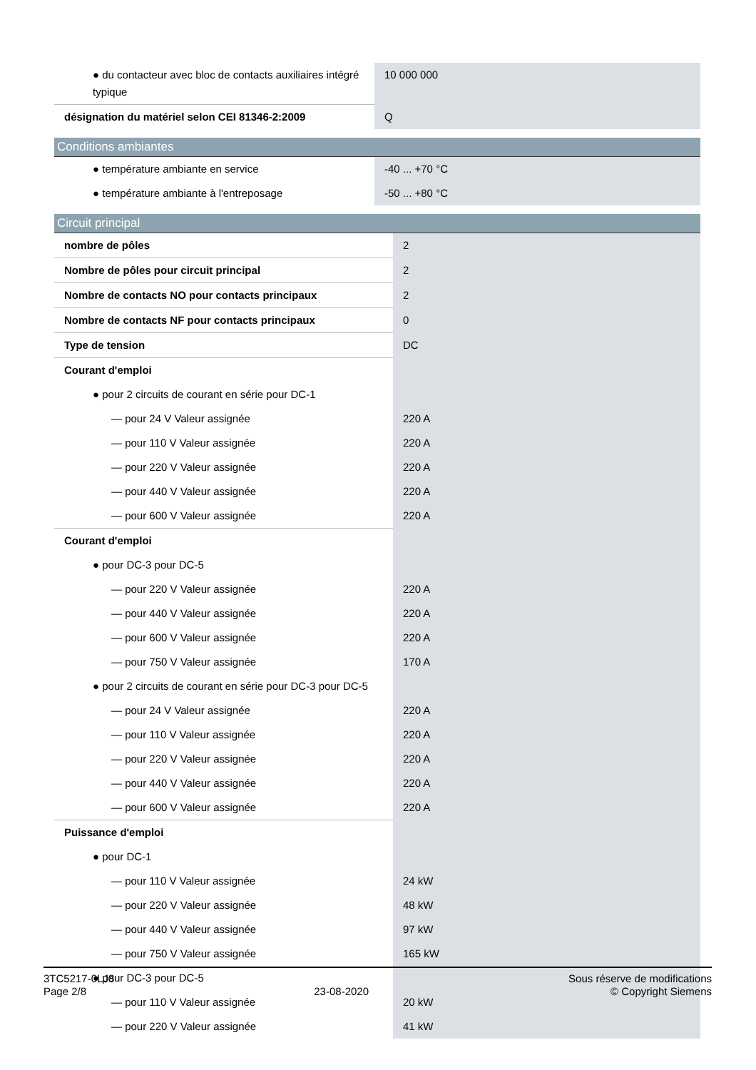| ● du contacteur avec bloc de contacts auxiliaires intégré typique | 10 000 000 |
| désignation du matériel selon CEI 81346-2:2009 | Q |
Conditions ambiantes
| ● température ambiante en service | -40 ... +70 °C |
| ● température ambiante à l'entreposage | -50 ... +80 °C |
Circuit principal
| nombre de pôles | 2 |
| Nombre de pôles pour circuit principal | 2 |
| Nombre de contacts NO pour contacts principaux | 2 |
| Nombre de contacts NF pour contacts principaux | 0 |
| Type de tension | DC |
| Courant d'emploi | |
| ● pour 2 circuits de courant en série pour DC-1 | |
| — pour 24 V Valeur assignée | 220 A |
| — pour 110 V Valeur assignée | 220 A |
| — pour 220 V Valeur assignée | 220 A |
| — pour 440 V Valeur assignée | 220 A |
| — pour 600 V Valeur assignée | 220 A |
| Courant d'emploi | |
| ● pour DC-3 pour DC-5 | |
| — pour 220 V Valeur assignée | 220 A |
| — pour 440 V Valeur assignée | 220 A |
| — pour 600 V Valeur assignée | 220 A |
| — pour 750 V Valeur assignée | 170 A |
| ● pour 2 circuits de courant en série pour DC-3 pour DC-5 | |
| — pour 24 V Valeur assignée | 220 A |
| — pour 110 V Valeur assignée | 220 A |
| — pour 220 V Valeur assignée | 220 A |
| — pour 440 V Valeur assignée | 220 A |
| — pour 600 V Valeur assignée | 220 A |
| Puissance d'emploi | |
| ● pour DC-1 | |
| — pour 110 V Valeur assignée | 24 kW |
| — pour 220 V Valeur assignée | 48 kW |
| — pour 440 V Valeur assignée | 97 kW |
| — pour 750 V Valeur assignée | 165 kW |
| ● pour DC-3 pour DC-5 | |
| — pour 110 V Valeur assignée | 20 kW |
| — pour 220 V Valeur assignée | 41 kW |
3TC5217-0LJ8
Page 2/8
23-08-2020
Sous réserve de modifications
© Copyright Siemens